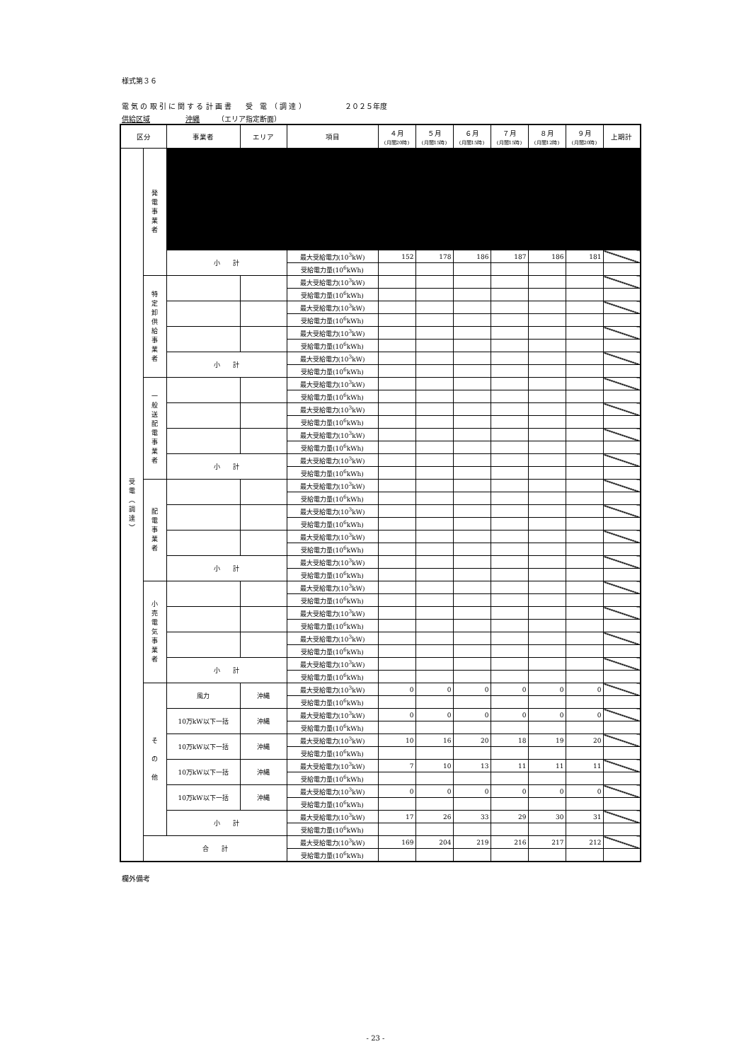様式第３６
電 気 の 取 引 に 関 す る 計 画 書　　受　電　（ 調 達 ）　　　　　　２０２５年度
供給区域　　　　　沖縄　　　（エリア指定断面）
| 区分 | | 事業者 | エリア | 項目 | ４月 (月間20時) | ５月 (月間15時) | ６月 (月間15時) | ７月 (月間15時) | ８月 (月間12時) | ９月 (月間20時) | 上期計 |
| --- | --- | --- | --- | --- | --- | --- | --- | --- | --- | --- | --- |
| 受 電 ︵ 調 達 ︶ | 発 電 事 業 者 | | | | | | | | | | |
| | | 小 計 | | 最大受給電力(10<sup>3</sup>kW) | 152 | 178 | 186 | 187 | 186 | 181 | |
| | | | | 受給電力量(10<sup>6</sup>kWh) | | | | | | | |
| | 特 定 卸 供 給 事 業 者 | | | 最大受給電力(10<sup>3</sup>kW) | | | | | | | |
| | | | | 受給電力量(10<sup>6</sup>kWh) | | | | | | | |
| | | | | 最大受給電力(10<sup>3</sup>kW) | | | | | | | |
| | | | | 受給電力量(10<sup>6</sup>kWh) | | | | | | | |
| | | | | 最大受給電力(10<sup>3</sup>kW) | | | | | | | |
| | | | | 受給電力量(10<sup>6</sup>kWh) | | | | | | | |
| | | 小 計 | | 最大受給電力(10<sup>3</sup>kW) | | | | | | | |
| | | | | 受給電力量(10<sup>6</sup>kWh) | | | | | | | |
| | 一 般 送 配 電 事 業 者 | | | 最大受給電力(10<sup>3</sup>kW) | | | | | | | |
| | | | | 受給電力量(10<sup>6</sup>kWh) | | | | | | | |
| | | | | 最大受給電力(10<sup>3</sup>kW) | | | | | | | |
| | | | | 受給電力量(10<sup>6</sup>kWh) | | | | | | | |
| | | | | 最大受給電力(10<sup>3</sup>kW) | | | | | | | |
| | | | | 受給電力量(10<sup>6</sup>kWh) | | | | | | | |
| | | 小 計 | | 最大受給電力(10<sup>3</sup>kW) | | | | | | | |
| | | | | 受給電力量(10<sup>6</sup>kWh) | | | | | | | |
| | 配 電 事 業 者 | | | 最大受給電力(10<sup>3</sup>kW) | | | | | | | |
| | | | | 受給電力量(10<sup>6</sup>kWh) | | | | | | | |
| | | | | 最大受給電力(10<sup>3</sup>kW) | | | | | | | |
| | | | | 受給電力量(10<sup>6</sup>kWh) | | | | | | | |
| | | | | 最大受給電力(10<sup>3</sup>kW) | | | | | | | |
| | | | | 受給電力量(10<sup>6</sup>kWh) | | | | | | | |
| | | 小 計 | | 最大受給電力(10<sup>3</sup>kW) | | | | | | | |
| | | | | 受給電力量(10<sup>6</sup>kWh) | | | | | | | |
| | 小 売 電 気 事 業 者 | | | 最大受給電力(10<sup>3</sup>kW) | | | | | | | |
| | | | | 受給電力量(10<sup>6</sup>kWh) | | | | | | | |
| | | | | 最大受給電力(10<sup>3</sup>kW) | | | | | | | |
| | | | | 受給電力量(10<sup>6</sup>kWh) | | | | | | | |
| | | | | 最大受給電力(10<sup>3</sup>kW) | | | | | | | |
| | | | | 受給電力量(10<sup>6</sup>kWh) | | | | | | | |
| | | 小 計 | | 最大受給電力(10<sup>3</sup>kW) | | | | | | | |
| | | | | 受給電力量(10<sup>6</sup>kWh) | | | | | | | |
| | そ の 他 | 風力 | 沖縄 | 最大受給電力(10<sup>3</sup>kW) | 0 | 0 | 0 | 0 | 0 | 0 | |
| | | | | 受給電力量(10<sup>6</sup>kWh) | | | | | | | |
| | | 10万kW以下一括 | 沖縄 | 最大受給電力(10<sup>3</sup>kW) | 0 | 0 | 0 | 0 | 0 | 0 | |
| | | | | 受給電力量(10<sup>6</sup>kWh) | | | | | | | |
| | | 10万kW以下一括 | 沖縄 | 最大受給電力(10<sup>3</sup>kW) | 10 | 16 | 20 | 18 | 19 | 20 | |
| | | | | 受給電力量(10<sup>6</sup>kWh) | | | | | | | |
| | | 10万kW以下一括 | 沖縄 | 最大受給電力(10<sup>3</sup>kW) | 7 | 10 | 13 | 11 | 11 | 11 | |
| | | | | 受給電力量(10<sup>6</sup>kWh) | | | | | | | |
| | | 10万kW以下一括 | 沖縄 | 最大受給電力(10<sup>3</sup>kW) | 0 | 0 | 0 | 0 | 0 | 0 | |
| | | | | 受給電力量(10<sup>6</sup>kWh) | | | | | | | |
| | | 小 計 | | 最大受給電力(10<sup>3</sup>kW) | 17 | 26 | 33 | 29 | 30 | 31 | |
| | | | | 受給電力量(10<sup>6</sup>kWh) | | | | | | | |
| | 合 計 | | | 最大受給電力(10<sup>3</sup>kW) | 169 | 204 | 219 | 216 | 217 | 212 | |
| | | | | 受給電力量(10<sup>6</sup>kWh) | | | | | | | |
欄外備考
- 23 -